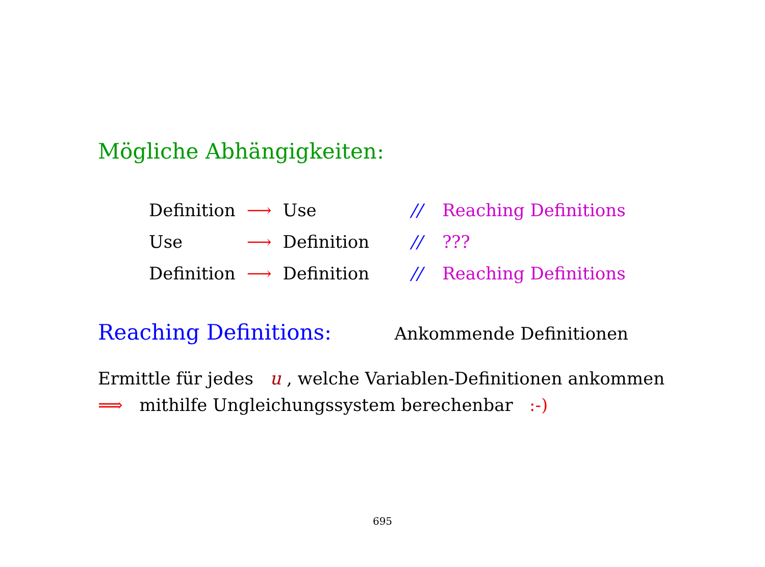Mögliche Abhängigkeiten:
| Definition | ⟶ | Use | // | Reaching Definitions |
| Use | ⟶ | Definition | // | ??? |
| Definition | ⟶ | Definition | // | Reaching Definitions |
Reaching Definitions: Ankommende Definitionen
Ermittle für jedes u , welche Variablen-Definitionen ankommen
⟹ mithilfe Ungleichungssystem berechenbar :-)
695